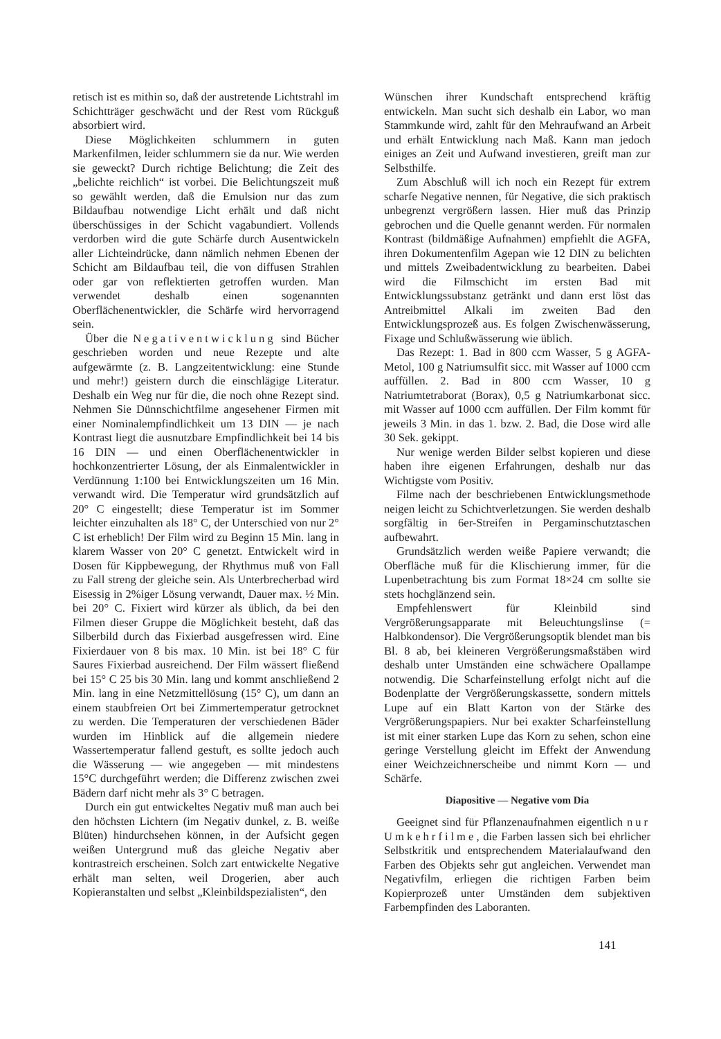retisch ist es mithin so, daß der austretende Lichtstrahl im Schichtträger geschwächt und der Rest vom Rückguß absorbiert wird.
Diese Möglichkeiten schlummern in guten Markenfilmen, leider schlummern sie da nur. Wie werden sie geweckt? Durch richtige Belichtung; die Zeit des „belichte reichlich“ ist vorbei. Die Belichtungszeit muß so gewählt werden, daß die Emulsion nur das zum Bildaufbau notwendige Licht erhält und daß nicht überschüssiges in der Schicht vagabundiert. Vollends verdorben wird die gute Schärfe durch Ausentwickeln aller Lichteindrücke, dann nämlich nehmen Ebenen der Schicht am Bildaufbau teil, die von diffusen Strahlen oder gar von reflektierten getroffen wurden. Man verwendet deshalb einen sogenannten Oberflächenentwickler, die Schärfe wird hervorragend sein.
Über die Negativentwicklung sind Bücher geschrieben worden und neue Rezepte und alte aufgewärmte (z. B. Langzeitentwicklung: eine Stunde und mehr!) geistern durch die einschlägige Literatur. Deshalb ein Weg nur für die, die noch ohne Rezept sind. Nehmen Sie Dünnschichtfilme angesehener Firmen mit einer Nominalempfindlichkeit um 13 DIN — je nach Kontrast liegt die ausnutzbare Empfindlichkeit bei 14 bis 16 DIN — und einen Oberflächenentwickler in hochkonzentrierter Lösung, der als Einmalentwickler in Verdünnung 1:100 bei Entwicklungszeiten um 16 Min. verwandt wird. Die Temperatur wird grundsätzlich auf 20° C eingestellt; diese Temperatur ist im Sommer leichter einzuhalten als 18° C, der Unterschied von nur 2° C ist erheblich! Der Film wird zu Beginn 15 Min. lang in klarem Wasser von 20° C genetzt. Entwickelt wird in Dosen für Kippbewegung, der Rhythmus muß von Fall zu Fall streng der gleiche sein. Als Unterbrecherbad wird Eisessig in 2%iger Lösung verwandt, Dauer max. ½ Min. bei 20° C. Fixiert wird kürzer als üblich, da bei den Filmen dieser Gruppe die Möglichkeit besteht, daß das Silberbild durch das Fixierbad ausgefressen wird. Eine Fixierdauer von 8 bis max. 10 Min. ist bei 18° C für Saures Fixierbad ausreichend. Der Film wässert fließend bei 15° C 25 bis 30 Min. lang und kommt anschließend 2 Min. lang in eine Netzmittellösung (15° C), um dann an einem staubfreien Ort bei Zimmertemperatur getrocknet zu werden. Die Temperaturen der verschiedenen Bäder wurden im Hinblick auf die allgemein niedere Wassertemperatur fallend gestuft, es sollte jedoch auch die Wässerung — wie angegeben — mit mindestens 15°C durchgeführt werden; die Differenz zwischen zwei Bädern darf nicht mehr als 3° C betragen.
Durch ein gut entwickeltes Negativ muß man auch bei den höchsten Lichtern (im Negativ dunkel, z. B. weiße Blüten) hindurchsehen können, in der Aufsicht gegen weißen Untergrund muß das gleiche Negativ aber kontrastreich erscheinen. Solch zart entwickelte Negative erhält man selten, weil Drogerien, aber auch Kopieranstalten und selbst „Kleinbildspezialisten“, den
Wünschen ihrer Kundschaft entsprechend kräftig entwickeln. Man sucht sich deshalb ein Labor, wo man Stammkunde wird, zahlt für den Mehraufwand an Arbeit und erhält Entwicklung nach Maß. Kann man jedoch einiges an Zeit und Aufwand investieren, greift man zur Selbsthilfe.
Zum Abschluß will ich noch ein Rezept für extrem scharfe Negative nennen, für Negative, die sich praktisch unbegrenzt vergrößern lassen. Hier muß das Prinzip gebrochen und die Quelle genannt werden. Für normalen Kontrast (bildmäßige Aufnahmen) empfiehlt die AGFA, ihren Dokumentenfilm Agepan wie 12 DIN zu belichten und mittels Zweibadentwicklung zu bearbeiten. Dabei wird die Filmschicht im ersten Bad mit Entwicklungssubstanz getränkt und dann erst löst das Antreibmittel Alkali im zweiten Bad den Entwicklungsprozeß aus. Es folgen Zwischenwässerung, Fixage und Schlußwässerung wie üblich.
Das Rezept: 1. Bad in 800 ccm Wasser, 5 g AGFA-Metol, 100 g Natriumsulfit sicc. mit Wasser auf 1000 ccm auffüllen. 2. Bad in 800 ccm Wasser, 10 g Natriumtetraborat (Borax), 0,5 g Natriumkarbonat sicc. mit Wasser auf 1000 ccm auffüllen. Der Film kommt für jeweils 3 Min. in das 1. bzw. 2. Bad, die Dose wird alle 30 Sek. gekippt.
Nur wenige werden Bilder selbst kopieren und diese haben ihre eigenen Erfahrungen, deshalb nur das Wichtigste vom Positiv.
Filme nach der beschriebenen Entwicklungsmethode neigen leicht zu Schichtverletzungen. Sie werden deshalb sorgfältig in 6er-Streifen in Pergaminschutztaschen aufbewahrt.
Grundsätzlich werden weiße Papiere verwandt; die Oberfläche muß für die Klischierung immer, für die Lupenbetrachtung bis zum Format 18×24 cm sollte sie stets hochglänzend sein.
Empfehlenswert für Kleinbild sind Vergrößerungsapparate mit Beleuchtungslinse (= Halbkondensor). Die Vergrößerungsoptik blendet man bis Bl. 8 ab, bei kleineren Vergrößerungsmaßstäben wird deshalb unter Umständen eine schwächere Opallampe notwendig. Die Scharfeinstellung erfolgt nicht auf die Bodenplatte der Vergrößerungskassette, sondern mittels Lupe auf ein Blatt Karton von der Stärke des Vergrößerungspapiers. Nur bei exakter Scharfeinstellung ist mit einer starken Lupe das Korn zu sehen, schon eine geringe Verstellung gleicht im Effekt der Anwendung einer Weichzeichnerscheibe und nimmt Korn — und Schärfe.
Diapositive — Negative vom Dia
Geeignet sind für Pflanzenaufnahmen eigentlich nur Umkehrfilme, die Farben lassen sich bei ehrlicher Selbstkritik und entsprechendem Materialaufwand den Farben des Objekts sehr gut angleichen. Verwendet man Negativfilm, erliegen die richtigen Farben beim Kopierprozeß unter Umständen dem subjektiven Farbempfinden des Laboranten.
141